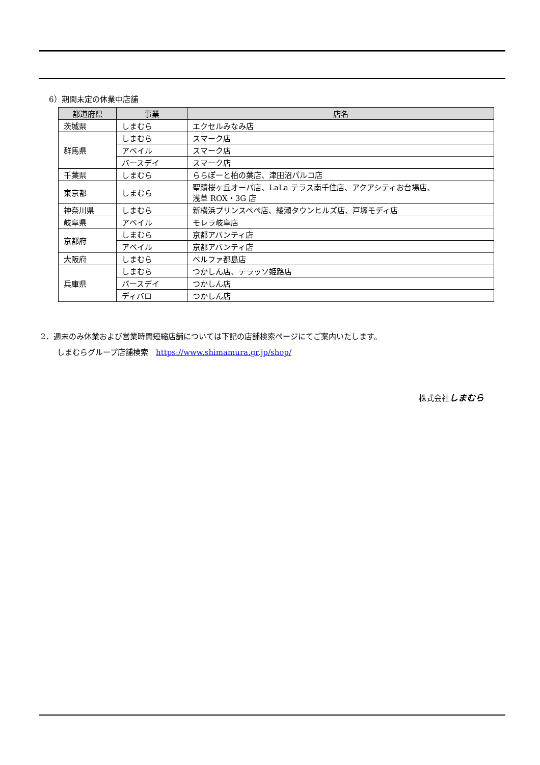6）期間未定の休業中店舗
| 都道府県 | 事業 | 店名 |
| --- | --- | --- |
| 茨城県 | しまむら | エクセルみなみ店 |
| 群馬県 | しまむら | スマーク店 |
| | アベイル | スマーク店 |
| | バースデイ | スマーク店 |
| 千葉県 | しまむら | ららぽーと柏の葉店、津田沼パルコ店 |
| 東京都 | しまむら | 聖蹟桜ヶ丘オーパ店、LaLa テラス南千住店、アクアシティお台場店、 浅草 ROX・3G 店 |
| 神奈川県 | しまむら | 新横浜プリンスペペ店、綾瀬タウンヒルズ店、戸塚モディ店 |
| 岐阜県 | アベイル | モレラ岐阜店 |
| 京都府 | しまむら | 京都アバンティ店 |
| | アベイル | 京都アバンティ店 |
| 大阪府 | しまむら | ベルファ都島店 |
| 兵庫県 | しまむら | つかしん店、テラッソ姫路店 |
| | バースデイ | つかしん店 |
| | ディバロ | つかしん店 |
2．週末のみ休業および営業時間短縮店舗については下記の店舗検索ページにてご案内いたします。
しまむらグループ店舗検索　https://www.shimamura.gr.jp/shop/
株式会社しまむら